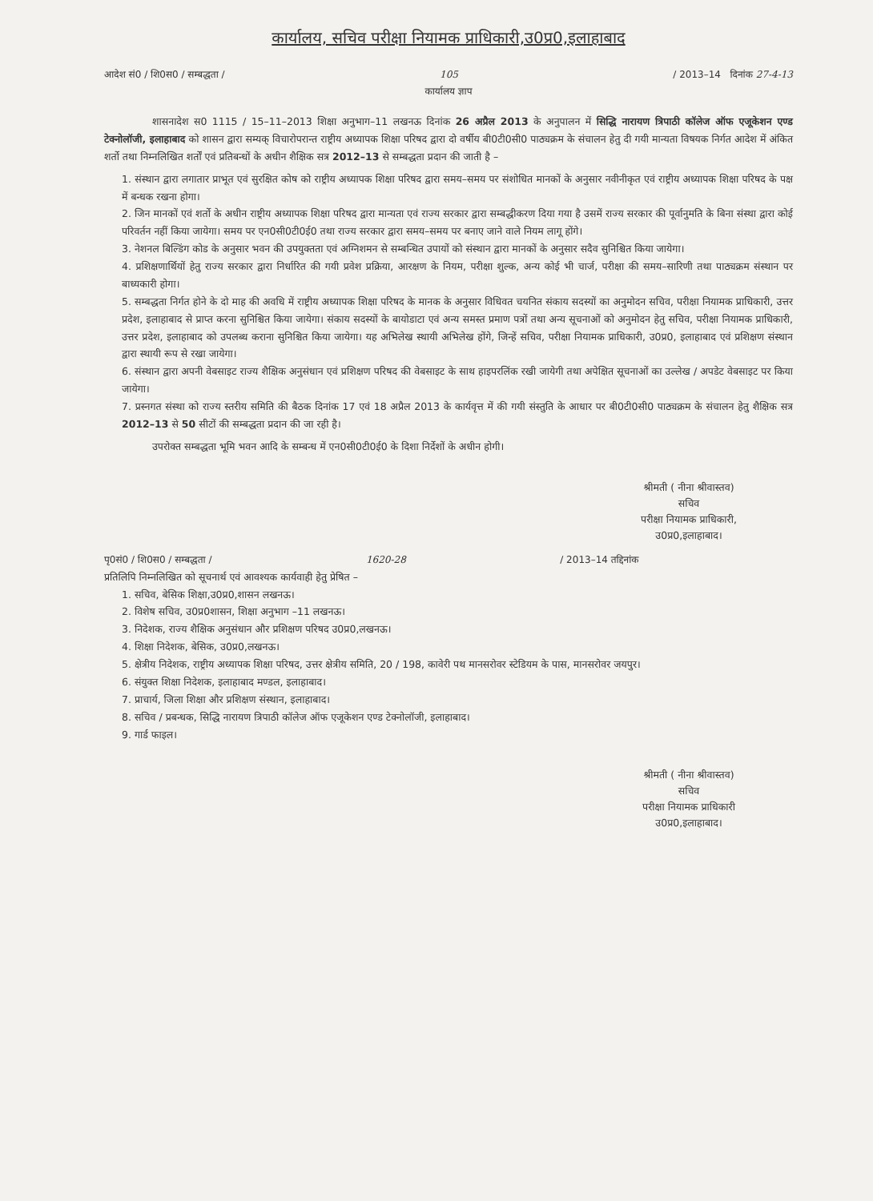कार्यालय, सचिव परीक्षा नियामक प्राधिकारी,उ0प्र0,इलाहाबाद
आदेश सं0 / शि0स0 / सम्बद्धता / 105 / 2013–14 दिनांक 27-4-13
कार्यालय ज्ञाप
शासनादेश स0 1115 / 15–11–2013 शिक्षा अनुभाग–11 लखनऊ दिनांक 26 अप्रैल 2013 के अनुपालन में सिद्धि नारायण त्रिपाठी कॉलेज ऑफ एजूकेशन एण्ड टेक्नोलॉजी, इलाहाबाद को शासन द्वारा सम्यक् विचारोपरान्त राष्ट्रीय अध्यापक शिक्षा परिषद द्वारा दो वर्षीय बी0टी0सी0 पाठ्यक्रम के संचालन हेतु दी गयी मान्यता विषयक निर्गत आदेश में अंकित शर्तो तथा निम्नलिखित शर्तों एवं प्रतिबन्धों के अधीन शैक्षिक सत्र 2012–13 से सम्बद्धता प्रदान की जाती है –
1. संस्थान द्वारा लगातार प्राभूत एवं सुरक्षित कोष को राष्ट्रीय अध्यापक शिक्षा परिषद द्वारा समय–समय पर संशोधित मानकों के अनुसार नवीनीकृत एवं राष्ट्रीय अध्यापक शिक्षा परिषद के पक्ष में बन्धक रखना होगा।
2. जिन मानकों एवं शर्तो के अधीन राष्ट्रीय अध्यापक शिक्षा परिषद द्वारा मान्यता एवं राज्य सरकार द्वारा सम्बद्धीकरण दिया गया है उसमें राज्य सरकार की पूर्वानुमति के बिना संस्था द्वारा कोई परिवर्तन नहीं किया जायेगा। समय पर एन0सी0टी0ई0 तथा राज्य सरकार द्वारा समय–समय पर बनाए जाने वाले नियम लागू होंगे।
3. नेशनल बिल्डिंग कोड के अनुसार भवन की उपयुक्तता एवं अग्निशमन से सम्बन्धित उपायों को संस्थान द्वारा मानकों के अनुसार सदैव सुनिश्चित किया जायेगा।
4. प्रशिक्षणार्थियों हेतु राज्य सरकार द्वारा निर्धारित की गयी प्रवेश प्रक्रिया, आरक्षण के नियम, परीक्षा शुल्क, अन्य कोई भी चार्ज, परीक्षा की समय–सारिणी तथा पाठ्यक्रम संस्थान पर बाध्यकारी होगा।
5. सम्बद्धता निर्गत होने के दो माह की अवधि में राष्ट्रीय अध्यापक शिक्षा परिषद के मानक के अनुसार विधिवत चयनित संकाय सदस्यों का अनुमोदन सचिव, परीक्षा नियामक प्राधिकारी, उत्तर प्रदेश, इलाहाबाद से प्राप्त करना सुनिश्चित किया जायेगा। संकाय सदस्यों के बायोडाटा एवं अन्य समस्त प्रमाण पत्रों तथा अन्य सूचनाओं को अनुमोदन हेतु सचिव, परीक्षा नियामक प्राधिकारी, उत्तर प्रदेश, इलाहाबाद को उपलब्ध कराना सुनिश्चित किया जायेगा। यह अभिलेख स्थायी अभिलेख होंगे, जिन्हें सचिव, परीक्षा नियामक प्राधिकारी, उ0प्र0, इलाहाबाद एवं प्रशिक्षण संस्थान द्वारा स्थायी रूप से रखा जायेगा।
6. संस्थान द्वारा अपनी वेबसाइट राज्य शैक्षिक अनुसंधान एवं प्रशिक्षण परिषद की वेबसाइट के साथ हाइपरलिंक रखी जायेगी तथा अपेक्षित सूचनाओं का उल्लेख / अपडेट वेबसाइट पर किया जायेगा।
7. प्रस्नगत संस्था को राज्य स्तरीय समिति की बैठक दिनांक 17 एवं 18 अप्रैल 2013 के कार्यवृत्त में की गयी संस्तुति के आधार पर बी0टी0सी0 पाठ्यक्रम के संचालन हेतु शैक्षिक सत्र 2012–13 से 50 सीटों की सम्बद्धता प्रदान की जा रही है।
उपरोक्त सम्बद्धता भूमि भवन आदि के सम्बन्ध में एन0सी0टी0ई0 के दिशा निर्देशों के अधीन होगी।
श्रीमती ( नीना श्रीवास्तव)
सचिव
परीक्षा नियामक प्राधिकारी,
उ0प्र0,इलाहाबाद।
पृ0सं0 / शि0स0 / सम्बद्धता / 1620-28 / 2013–14 तद्दिनांक
प्रतिलिपि निम्नलिखित को सूचनार्थ एवं आवश्यक कार्यवाही हेतु प्रेषित –
1. सचिव, बेसिक शिक्षा,उ0प्र0,शासन लखनऊ।
2. विशेष सचिव, उ0प्र0शासन, शिक्षा अनुभाग –11 लखनऊ।
3. निदेशक, राज्य शैक्षिक अनुसंधान और प्रशिक्षण परिषद उ0प्र0,लखनऊ।
4. शिक्षा निदेशक, बेसिक, उ0प्र0,लखनऊ।
5. क्षेत्रीय निदेशक, राष्ट्रीय अध्यापक शिक्षा परिषद, उत्तर क्षेत्रीय समिति, 20 / 198, कावेरी पथ मानसरोवर स्टेडियम के पास, मानसरोवर जयपुर।
6. संयुक्त शिक्षा निदेशक, इलाहाबाद मण्डल, इलाहाबाद।
7. प्राचार्य, जिला शिक्षा और प्रशिक्षण संस्थान, इलाहाबाद।
8. सचिव / प्रबन्धक, सिद्धि नारायण त्रिपाठी कॉलेज ऑफ एजूकेशन एण्ड टेक्नोलॉजी, इलाहाबाद।
9. गार्ड फाइल।
श्रीमती ( नीना श्रीवास्तव)
सचिव
परीक्षा नियामक प्राधिकारी
उ0प्र0,इलाहाबाद।